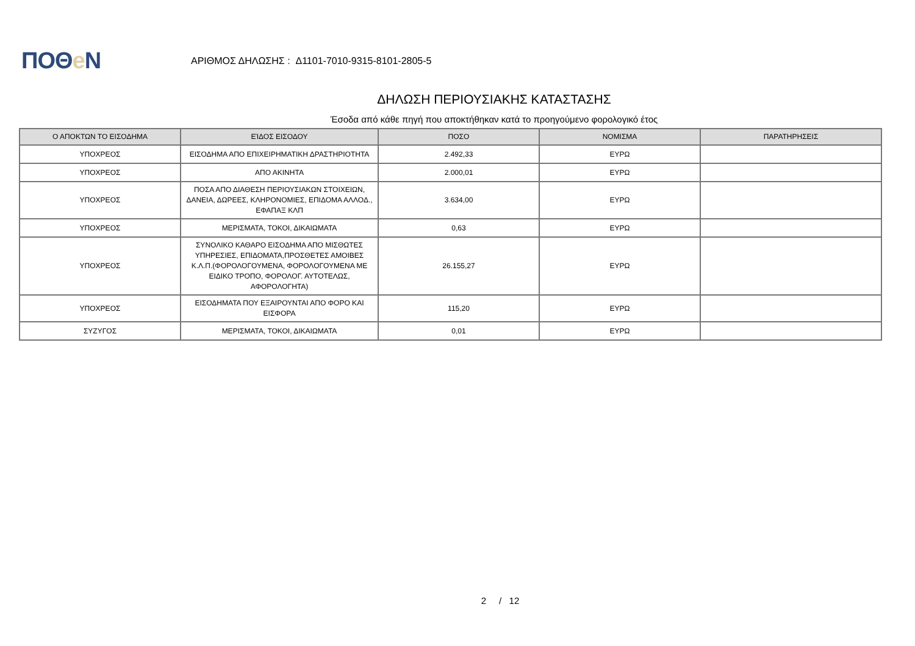ΠΟΘe Ν
ΑΡΙΘΜΟΣ ΔΗΛΩΣΗΣ : Δ1101-7010-9315-8101-2805-5
ΔΗΛΩΣΗ ΠΕΡΙΟΥΣΙΑΚΗΣ ΚΑΤΑΣΤΑΣΗΣ
Έσοδα από κάθε πηγή που αποκτήθηκαν κατά το προηγούμενο φορολογικό έτος
| Ο ΑΠΟΚΤΩΝ ΤΟ ΕΙΣΟΔΗΜΑ | ΕΊΔΟΣ ΕΙΣΟΔΟΥ | ΠΟΣΟ | ΝΟΜΙΣΜΑ | ΠΑΡΑΤΗΡΗΣΕΙΣ |
| --- | --- | --- | --- | --- |
| ΥΠΟΧΡΕΟΣ | ΕΙΣΟΔΗΜΑ ΑΠΟ ΕΠΙΧΕΙΡΗΜΑΤΙΚΗ ΔΡΑΣΤΗΡΙΟΤΗΤΑ | 2.492,33 | ΕΥΡΩ | |
| ΥΠΟΧΡΕΟΣ | ΑΠΟ ΑΚΙΝΗΤΑ | 2.000,01 | ΕΥΡΩ | |
| ΥΠΟΧΡΕΟΣ | ΠΟΣΑ ΑΠΟ ΔΙΑΘΕΣΗ ΠΕΡΙΟΥΣΙΑΚΩΝ ΣΤΟΙΧΕΙΩΝ, ΔΑΝΕΙΑ, ΔΩΡΕΕΣ, ΚΛΗΡΟΝΟΜΙΕΣ, ΕΠΙΔΟΜΑ ΑΛΛΟΔ., ΕΦΑΠΑΞ ΚΛΠ | 3.634,00 | ΕΥΡΩ | |
| ΥΠΟΧΡΕΟΣ | ΜΕΡΙΣΜΑΤΑ, ΤΟΚΟΙ, ΔΙΚΑΙΩΜΑΤΑ | 0,63 | ΕΥΡΩ | |
| ΥΠΟΧΡΕΟΣ | ΣΥΝΟΛΙΚΟ ΚΑΘΑΡΟ ΕΙΣΟΔΗΜΑ ΑΠΟ ΜΙΣΘΩΤΕΣ ΥΠΗΡΕΣΙΕΣ, ΕΠΙΔΟΜΑΤΑ,ΠΡΟΣΘΕΤΕΣ ΑΜΟΙΒΕΣ Κ.Λ.Π.(ΦΟΡΟΛΟΓΟΥΜΕΝΑ, ΦΟΡΟΛΟΓΟΥΜΕΝΑ ΜΕ ΕΙΔΙΚΟ ΤΡΟΠΟ, ΦΟΡΟΛΟΓ. ΑΥΤΟΤΕΛΩΣ, ΑΦΟΡΟΛΟΓΗΤΑ) | 26.155,27 | ΕΥΡΩ | |
| ΥΠΟΧΡΕΟΣ | ΕΙΣΟΔΗΜΑΤΑ ΠΟΥ ΕΞΑΙΡΟΥΝΤΑΙ ΑΠΟ ΦΟΡΟ ΚΑΙ ΕΙΣΦΟΡΑ | 115,20 | ΕΥΡΩ | |
| ΣΥΖΥΓΟΣ | ΜΕΡΙΣΜΑΤΑ, ΤΟΚΟΙ, ΔΙΚΑΙΩΜΑΤΑ | 0,01 | ΕΥΡΩ | |
2 / 12